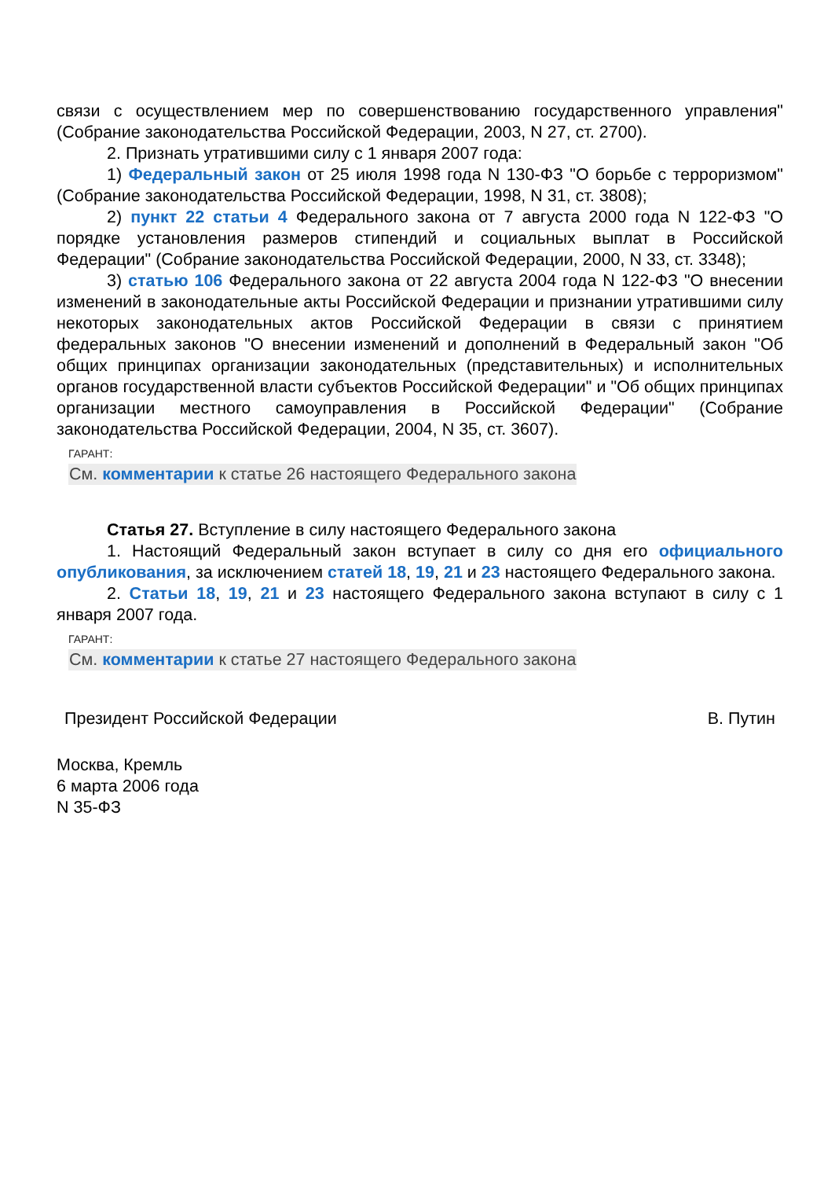связи с осуществлением мер по совершенствованию государственного управления" (Собрание законодательства Российской Федерации, 2003, N 27, ст. 2700).
2. Признать утратившими силу с 1 января 2007 года:
1) Федеральный закон от 25 июля 1998 года N 130-ФЗ "О борьбе с терроризмом" (Собрание законодательства Российской Федерации, 1998, N 31, ст. 3808);
2) пункт 22 статьи 4 Федерального закона от 7 августа 2000 года N 122-ФЗ "О порядке установления размеров стипендий и социальных выплат в Российской Федерации" (Собрание законодательства Российской Федерации, 2000, N 33, ст. 3348);
3) статью 106 Федерального закона от 22 августа 2004 года N 122-ФЗ "О внесении изменений в законодательные акты Российской Федерации и признании утратившими силу некоторых законодательных актов Российской Федерации в связи с принятием федеральных законов "О внесении изменений и дополнений в Федеральный закон "Об общих принципах организации законодательных (представительных) и исполнительных органов государственной власти субъектов Российской Федерации" и "Об общих принципах организации местного самоуправления в Российской Федерации" (Собрание законодательства Российской Федерации, 2004, N 35, ст. 3607).
ГАРАНТ:
См. комментарии к статье 26 настоящего Федерального закона
Статья 27. Вступление в силу настоящего Федерального закона
1. Настоящий Федеральный закон вступает в силу со дня его официального опубликования, за исключением статей 18, 19, 21 и 23 настоящего Федерального закона.
2. Статьи 18, 19, 21 и 23 настоящего Федерального закона вступают в силу с 1 января 2007 года.
ГАРАНТ:
См. комментарии к статье 27 настоящего Федерального закона
Президент Российской Федерации В. Путин
Москва, Кремль
6 марта 2006 года
N 35-ФЗ